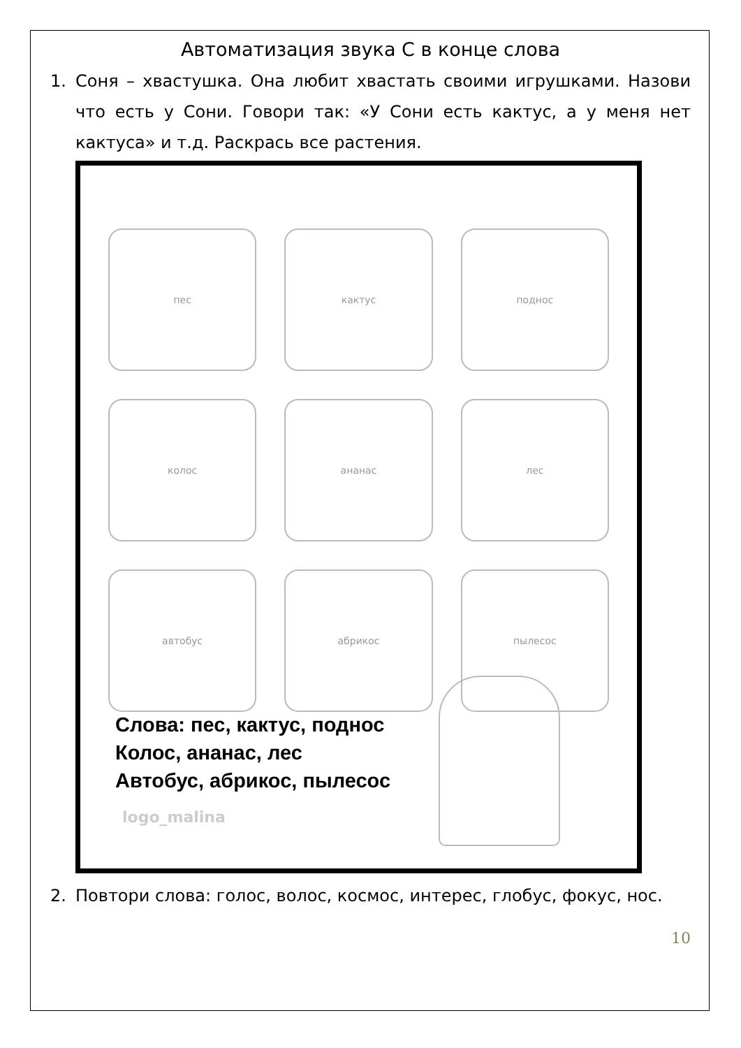Автоматизация звука С в конце слова
1. Соня – хвастушка. Она любит хвастать своими игрушками. Назови что есть у Сони. Говори так: «У Сони есть кактус, а у меня нет кактуса» и т.д. Раскрась все растения.
пес
кактус
поднос
колос
ананас
лес
автобус
абрикос
пылесос
Слова: пес, кактус, поднос
Колос, ананас, лес
Автобус, абрикос, пылесос
logo_malina
2. Повтори слова: голос, волос, космос, интерес, глобус, фокус, нос.
10